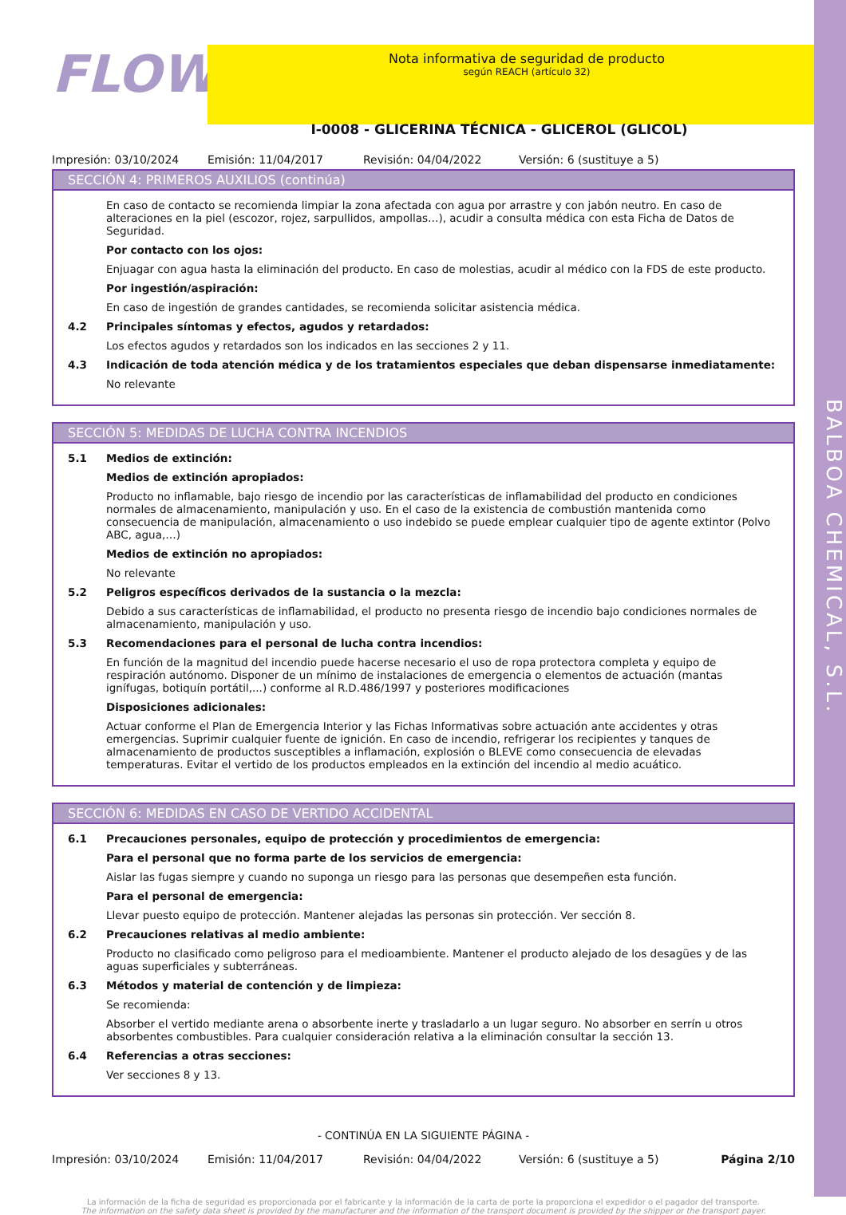BALBOA CHEMICAL, S.L.
FLOW
Nota informativa de seguridad de producto
según REACH (artículo 32)
I-0008 - GLICERINA TÉCNICA - GLICEROL (GLICOL)
Impresión: 03/10/2024 Emisión: 11/04/2017 Revisión: 04/04/2022 Versión: 6 (sustituye a 5)
SECCIÓN 4: PRIMEROS AUXILIOS (continúa)
En caso de contacto se recomienda limpiar la zona afectada con agua por arrastre y con jabón neutro. En caso de alteraciones en la piel (escozor, rojez, sarpullidos, ampollas…), acudir a consulta médica con esta Ficha de Datos de Seguridad.
Por contacto con los ojos:
Enjuagar con agua hasta la eliminación del producto. En caso de molestias, acudir al médico con la FDS de este producto.
Por ingestión/aspiración:
En caso de ingestión de grandes cantidades, se recomienda solicitar asistencia médica.
4.2 Principales síntomas y efectos, agudos y retardados:
Los efectos agudos y retardados son los indicados en las secciones 2 y 11.
4.3 Indicación de toda atención médica y de los tratamientos especiales que deban dispensarse inmediatamente:
No relevante
SECCIÓN 5: MEDIDAS DE LUCHA CONTRA INCENDIOS
5.1 Medios de extinción:
Medios de extinción apropiados:
Producto no inflamable, bajo riesgo de incendio por las características de inflamabilidad del producto en condiciones normales de almacenamiento, manipulación y uso. En el caso de la existencia de combustión mantenida como consecuencia de manipulación, almacenamiento o uso indebido se puede emplear cualquier tipo de agente extintor (Polvo ABC, agua,…)
Medios de extinción no apropiados:
No relevante
5.2 Peligros específicos derivados de la sustancia o la mezcla:
Debido a sus características de inflamabilidad, el producto no presenta riesgo de incendio bajo condiciones normales de almacenamiento, manipulación y uso.
5.3 Recomendaciones para el personal de lucha contra incendios:
En función de la magnitud del incendio puede hacerse necesario el uso de ropa protectora completa y equipo de respiración autónomo. Disponer de un mínimo de instalaciones de emergencia o elementos de actuación (mantas ignífugas, botiquín portátil,...) conforme al R.D.486/1997 y posteriores modificaciones
Disposiciones adicionales:
Actuar conforme el Plan de Emergencia Interior y las Fichas Informativas sobre actuación ante accidentes y otras emergencias. Suprimir cualquier fuente de ignición. En caso de incendio, refrigerar los recipientes y tanques de almacenamiento de productos susceptibles a inflamación, explosión o BLEVE como consecuencia de elevadas temperaturas. Evitar el vertido de los productos empleados en la extinción del incendio al medio acuático.
SECCIÓN 6: MEDIDAS EN CASO DE VERTIDO ACCIDENTAL
6.1 Precauciones personales, equipo de protección y procedimientos de emergencia:
Para el personal que no forma parte de los servicios de emergencia:
Aislar las fugas siempre y cuando no suponga un riesgo para las personas que desempeñen esta función.
Para el personal de emergencia:
Llevar puesto equipo de protección. Mantener alejadas las personas sin protección. Ver sección 8.
6.2 Precauciones relativas al medio ambiente:
Producto no clasificado como peligroso para el medioambiente. Mantener el producto alejado de los desagües y de las aguas superficiales y subterráneas.
6.3 Métodos y material de contención y de limpieza:
Se recomienda:
Absorber el vertido mediante arena o absorbente inerte y trasladarlo a un lugar seguro. No absorber en serrín u otros absorbentes combustibles. Para cualquier consideración relativa a la eliminación consultar la sección 13.
6.4 Referencias a otras secciones:
Ver secciones 8 y 13.
- CONTINÚA EN LA SIGUIENTE PÁGINA -
Impresión: 03/10/2024 Emisión: 11/04/2017 Revisión: 04/04/2022 Versión: 6 (sustituye a 5) Página 2/10
La información de la ficha de seguridad es proporcionada por el fabricante y la información de la carta de porte la proporciona el expedidor o el pagador del transporte.
The information on the safety data sheet is provided by the manufacturer and the information of the transport document is provided by the shipper or the transport payer.